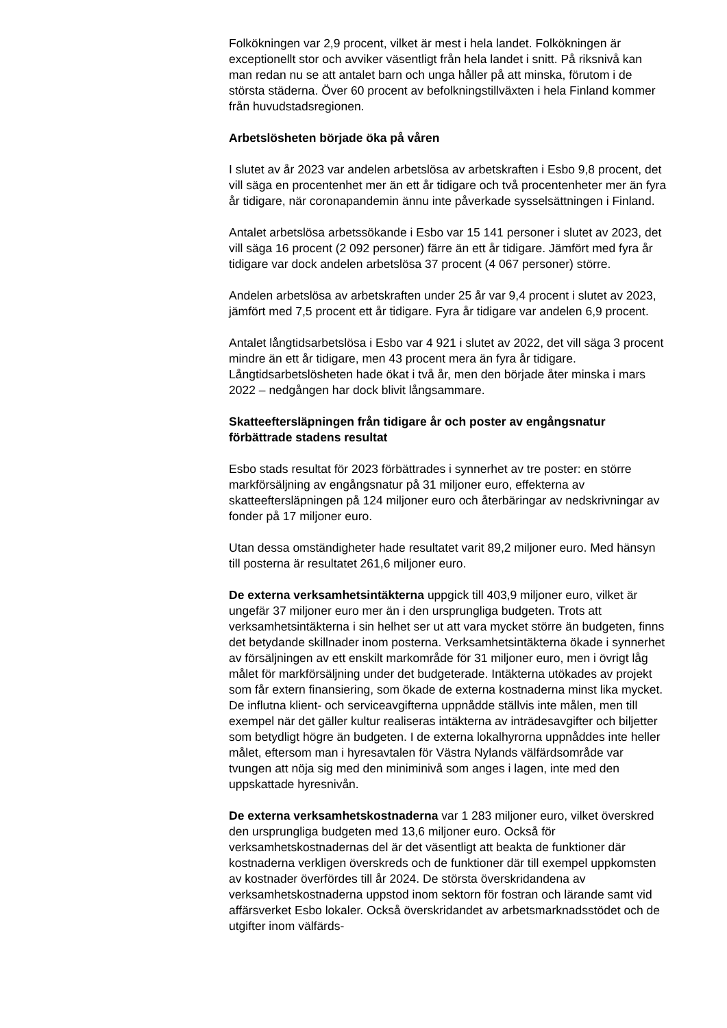Folkökningen var 2,9 procent, vilket är mest i hela landet. Folkökningen är exceptionellt stor och avviker väsentligt från hela landet i snitt. På riksnivå kan man redan nu se att antalet barn och unga håller på att minska, förutom i de största städerna. Över 60 procent av befolkningstillväxten i hela Finland kommer från huvudstadsregionen.
Arbetslösheten började öka på våren
I slutet av år 2023 var andelen arbetslösa av arbetskraften i Esbo 9,8 procent, det vill säga en procentenhet mer än ett år tidigare och två procentenheter mer än fyra år tidigare, när coronapandemin ännu inte påverkade sysselsättningen i Finland.
Antalet arbetslösa arbetssökande i Esbo var 15 141 personer i slutet av 2023, det vill säga 16 procent (2 092 personer) färre än ett år tidigare. Jämfört med fyra år tidigare var dock andelen arbetslösa 37 procent (4 067 personer) större.
Andelen arbetslösa av arbetskraften under 25 år var 9,4 procent i slutet av 2023, jämfört med 7,5 procent ett år tidigare. Fyra år tidigare var andelen 6,9 procent.
Antalet långtidsarbetslösa i Esbo var 4 921 i slutet av 2022, det vill säga 3 procent mindre än ett år tidigare, men 43 procent mera än fyra år tidigare. Långtidsarbetslösheten hade ökat i två år, men den började åter minska i mars 2022 – nedgången har dock blivit långsammare.
Skatteeftersläpningen från tidigare år och poster av engångsnatur förbättrade stadens resultat
Esbo stads resultat för 2023 förbättrades i synnerhet av tre poster: en större markförsäljning av engångsnatur på 31 miljoner euro, effekterna av skatteeftersläpningen på 124 miljoner euro och återbäringar av nedskrivningar av fonder på 17 miljoner euro.
Utan dessa omständigheter hade resultatet varit 89,2 miljoner euro. Med hänsyn till posterna är resultatet 261,6 miljoner euro.
De externa verksamhetsintäkterna uppgick till 403,9 miljoner euro, vilket är ungefär 37 miljoner euro mer än i den ursprungliga budgeten. Trots att verksamhetsintäkterna i sin helhet ser ut att vara mycket större än budgeten, finns det betydande skillnader inom posterna. Verksamhetsintäkterna ökade i synnerhet av försäljningen av ett enskilt markområde för 31 miljoner euro, men i övrigt låg målet för markförsäljning under det budgeterade. Intäkterna utökades av projekt som får extern finansiering, som ökade de externa kostnaderna minst lika mycket. De influtna klient- och serviceavgifterna uppnådde ställvis inte målen, men till exempel när det gäller kultur realiseras intäkterna av inträdesavgifter och biljetter som betydligt högre än budgeten. I de externa lokalhyrorna uppnåddes inte heller målet, eftersom man i hyresavtalen för Västra Nylands välfärdsområde var tvungen att nöja sig med den miniminivå som anges i lagen, inte med den uppskattade hyresnivån.
De externa verksamhetskostnaderna var 1 283 miljoner euro, vilket överskred den ursprungliga budgeten med 13,6 miljoner euro. Också för verksamhetskostnadernas del är det väsentligt att beakta de funktioner där kostnaderna verkligen överskreds och de funktioner där till exempel uppkomsten av kostnader överfördes till år 2024. De största överskridandena av verksamhetskostnaderna uppstod inom sektorn för fostran och lärande samt vid affärsverket Esbo lokaler. Också överskridandet av arbetsmarknadsstödet och de utgifter inom välfärds-